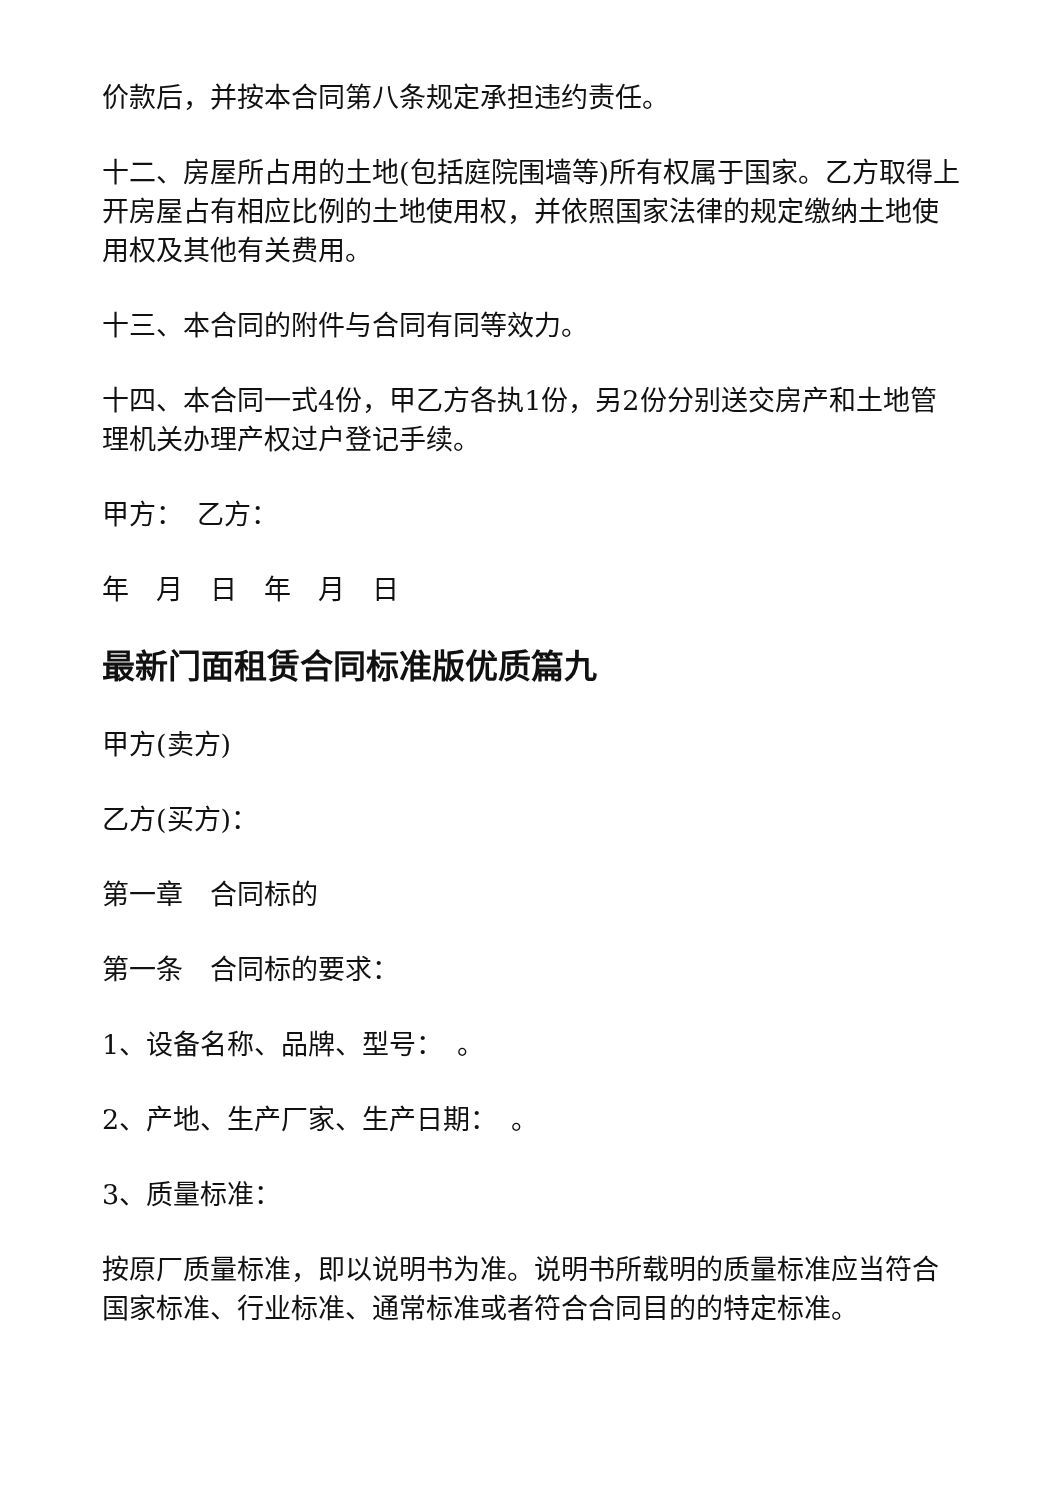价款后，并按本合同第八条规定承担违约责任。
十二、房屋所占用的土地(包括庭院围墙等)所有权属于国家。乙方取得上开房屋占有相应比例的土地使用权，并依照国家法律的规定缴纳土地使用权及其他有关费用。
十三、本合同的附件与合同有同等效力。
十四、本合同一式4份，甲乙方各执1份，另2份分别送交房产和土地管理机关办理产权过户登记手续。
甲方：　乙方：
年　月　日　年　月　日
最新门面租赁合同标准版优质篇九
甲方(卖方)
乙方(买方)：
第一章　合同标的
第一条　合同标的要求：
1、设备名称、品牌、型号：　。
2、产地、生产厂家、生产日期：　。
3、质量标准：
按原厂质量标准，即以说明书为准。说明书所载明的质量标准应当符合国家标准、行业标准、通常标准或者符合合同目的的特定标准。